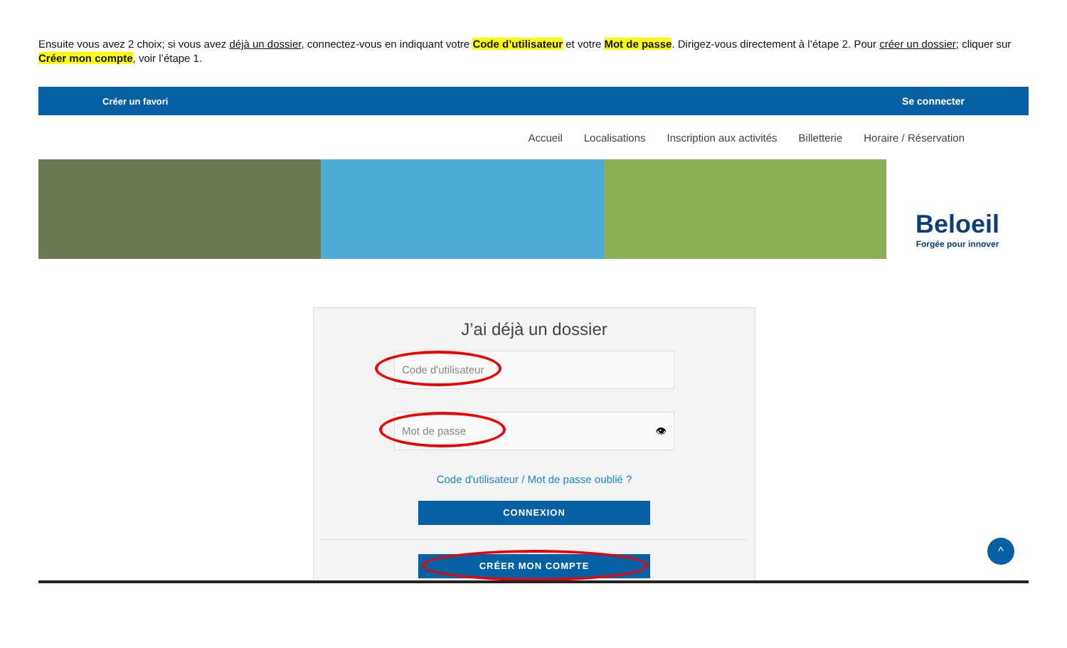Ensuite vous avez 2 choix; si vous avez déjà un dossier, connectez-vous en indiquant votre Code d’utilisateur et votre Mot de passe. Dirigez-vous directement à l’étape 2. Pour créer un dossier; cliquer sur Créer mon compte, voir l’étape 1.
Créer un favori Se connecter
Accueil Localisations Inscription aux activités Billetterie Horaire / Réservation
Beloeil
Forgée pour innover
J’ai déjà un dossier
Code d'utilisateur
Mot de passe 👁
Code d'utilisateur / Mot de passe oublié ?
CONNEXION
CRÉER MON COMPTE
^